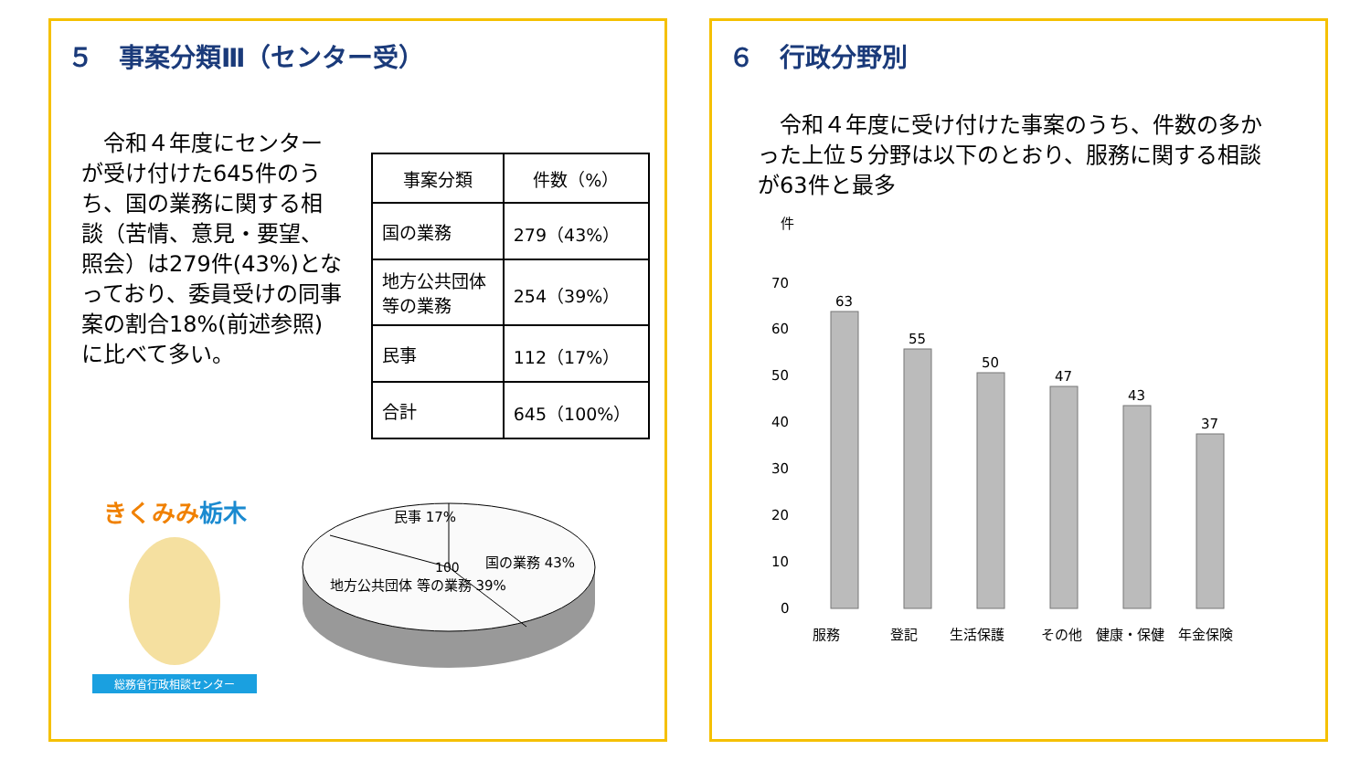５　事案分類Ⅲ（センター受）
　令和４年度にセンターが受け付けた645件のうち、国の業務に関する相談（苦情、意見・要望、照会）は279件(43%)となっており、委員受けの同事案の割合18%(前述参照)に比べて多い。
| 事案分類 | 件数（%） |
| --- | --- |
| 国の業務 | 279（43%） |
| 地方公共団体 等の業務 | 254（39%） |
| 民事 | 112（17%） |
| 合計 | 645（100%） |
きくみみ栃木
総務省行政相談センター
民事 17%
国の業務 43%
地方公共団体 等の業務 39%
100
６　行政分野別
　令和４年度に受け付けた事案のうち、件数の多かった上位５分野は以下のとおり、服務に関する相談が63件と最多
件
70
60
50
40
30
20
10
0
63
55
50
47
43
37
服務
登記
生活保護
その他
健康・保健
年金保険